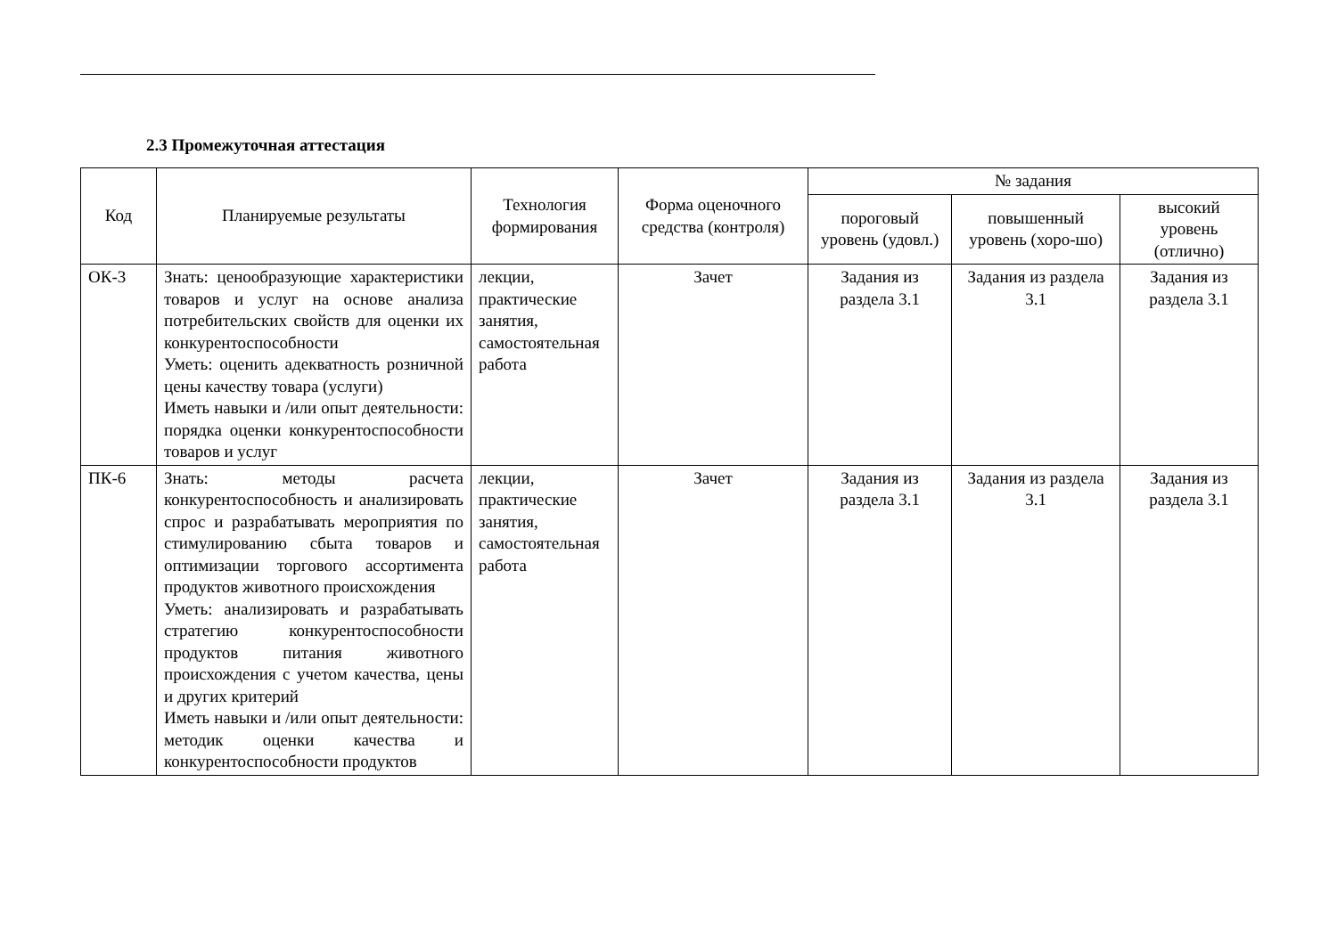2.3 Промежуточная аттестация
| Код | Планируемые результаты | Технология формирования | Форма оценочного средства (контроля) | № задания | | |
| --- | --- | --- | --- | --- | --- | --- |
| | | | | пороговый уровень (удовл.) | повышенный уровень (хоро-шо) | высокий уровень (отлично) |
| ОК-3 | Знать: ценообразующие характеристики товаров и услуг на основе анализа потребительских свойств для оценки их конкурентоспособности Уметь: оценить адекватность розничной цены качеству товара (услуги) Иметь навыки и /или опыт деятельности: порядка оценки конкурентоспособности товаров и услуг | лекции, практические занятия, самостоятельная работа | Зачет | Задания из раздела 3.1 | Задания из раздела 3.1 | Задания из раздела 3.1 |
| ПК-6 | Знать: методы расчета конкурентоспособность и анализировать спрос и разрабатывать мероприятия по стимулированию сбыта товаров и оптимизации торгового ассортимента продуктов животного происхождения Уметь: анализировать и разрабатывать стратегию конкурентоспособности продуктов питания животного происхождения с учетом качества, цены и других критерий Иметь навыки и /или опыт деятельности: методик оценки качества и конкурентоспособности продуктов | лекции, практические занятия, самостоятельная работа | Зачет | Задания из раздела 3.1 | Задания из раздела 3.1 | Задания из раздела 3.1 |